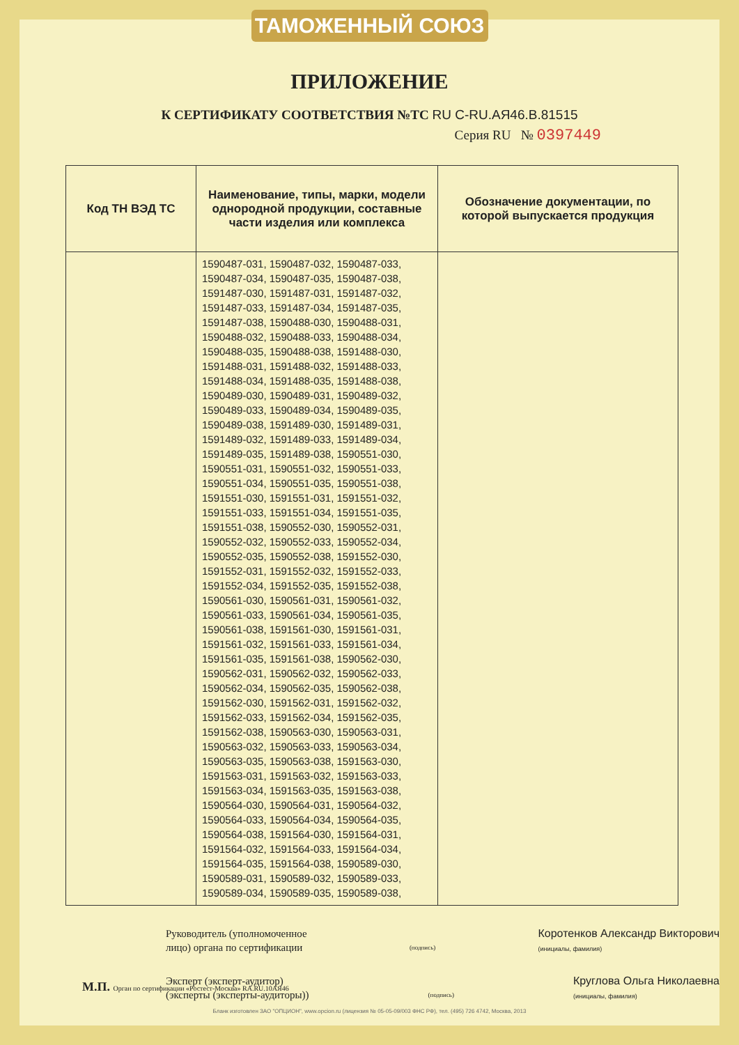ТАМОЖЕННЫЙ СОЮЗ
ПРИЛОЖЕНИЕ
К СЕРТИФИКАТУ СООТВЕТСТВИЯ №ТС RU C-RU.АЯ46.В.81515
Серия RU № 0397449
| Код ТН ВЭД ТС | Наименование, типы, марки, модели однородной продукции, составные части изделия или комплекса | Обозначение документации, по которой выпускается продукция |
| --- | --- | --- |
| | 1590487-031, 1590487-032, 1590487-033, 1590487-034, 1590487-035, 1590487-038, 1591487-030, 1591487-031, 1591487-032, 1591487-033, 1591487-034, 1591487-035, 1591487-038, 1590488-030, 1590488-031, 1590488-032, 1590488-033, 1590488-034, 1590488-035, 1590488-038, 1591488-030, 1591488-031, 1591488-032, 1591488-033, 1591488-034, 1591488-035, 1591488-038, 1590489-030, 1590489-031, 1590489-032, 1590489-033, 1590489-034, 1590489-035, 1590489-038, 1591489-030, 1591489-031, 1591489-032, 1591489-033, 1591489-034, 1591489-035, 1591489-038, 1590551-030, 1590551-031, 1590551-032, 1590551-033, 1590551-034, 1590551-035, 1590551-038, 1591551-030, 1591551-031, 1591551-032, 1591551-033, 1591551-034, 1591551-035, 1591551-038, 1590552-030, 1590552-031, 1590552-032, 1590552-033, 1590552-034, 1590552-035, 1590552-038, 1591552-030, 1591552-031, 1591552-032, 1591552-033, 1591552-034, 1591552-035, 1591552-038, 1590561-030, 1590561-031, 1590561-032, 1590561-033, 1590561-034, 1590561-035, 1590561-038, 1591561-030, 1591561-031, 1591561-032, 1591561-033, 1591561-034, 1591561-035, 1591561-038, 1590562-030, 1590562-031, 1590562-032, 1590562-033, 1590562-034, 1590562-035, 1590562-038, 1591562-030, 1591562-031, 1591562-032, 1591562-033, 1591562-034, 1591562-035, 1591562-038, 1590563-030, 1590563-031, 1590563-032, 1590563-033, 1590563-034, 1590563-035, 1590563-038, 1591563-030, 1591563-031, 1591563-032, 1591563-033, 1591563-034, 1591563-035, 1591563-038, 1590564-030, 1590564-031, 1590564-032, 1590564-033, 1590564-034, 1590564-035, 1590564-038, 1591564-030, 1591564-031, 1591564-032, 1591564-033, 1591564-034, 1591564-035, 1591564-038, 1590589-030, 1590589-031, 1590589-032, 1590589-033, 1590589-034, 1590589-035, 1590589-038, | |
Руководитель (уполномоченное
лицо) органа по сертификации
(подпись)
Коротенков Александр Викторович
(инициалы, фамилия)
Эксперт (эксперт-аудитор)
(эксперты (эксперты-аудиторы))
(подпись)
Круглова Ольга Николаевна
(инициалы, фамилия)
М.П. Орган по сертификации «Ростест-Москва» RA.RU.10АЯ46
Бланк изготовлен ЗАО "ОПЦИОН", www.opcion.ru (лицензия № 05-05-09/003 ФНС РФ), тел. (495) 726 4742, Москва, 2013